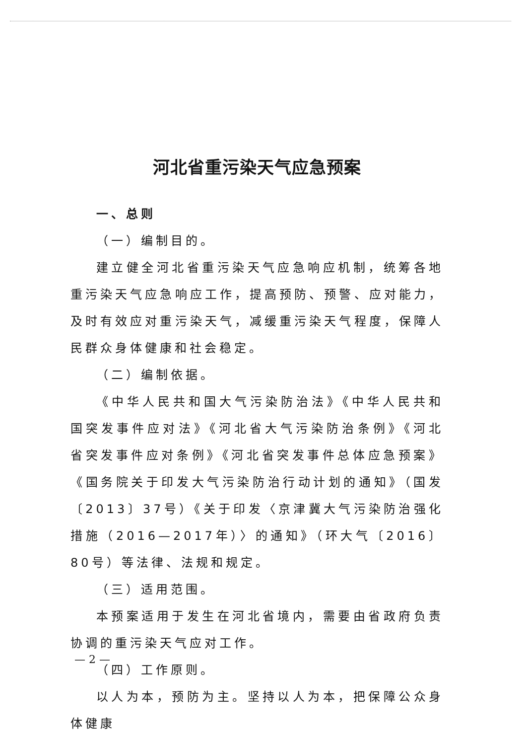河北省重污染天气应急预案
一、总则
（一）编制目的。
建立健全河北省重污染天气应急响应机制，统筹各地重污染天气应急响应工作，提高预防、预警、应对能力，及时有效应对重污染天气，减缓重污染天气程度，保障人民群众身体健康和社会稳定。
（二）编制依据。
《中华人民共和国大气污染防治法》《中华人民共和国突发事件应对法》《河北省大气污染防治条例》《河北省突发事件应对条例》《河北省突发事件总体应急预案》《国务院关于印发大气污染防治行动计划的通知》（国发〔2013〕37号）《关于印发〈京津冀大气污染防治强化措施（2016—2017年）〉的通知》（环大气〔2016〕80号）等法律、法规和规定。
（三）适用范围。
本预案适用于发生在河北省境内，需要由省政府负责协调的重污染天气应对工作。
（四）工作原则。
以人为本，预防为主。坚持以人为本，把保障公众身体健康
— 2 —